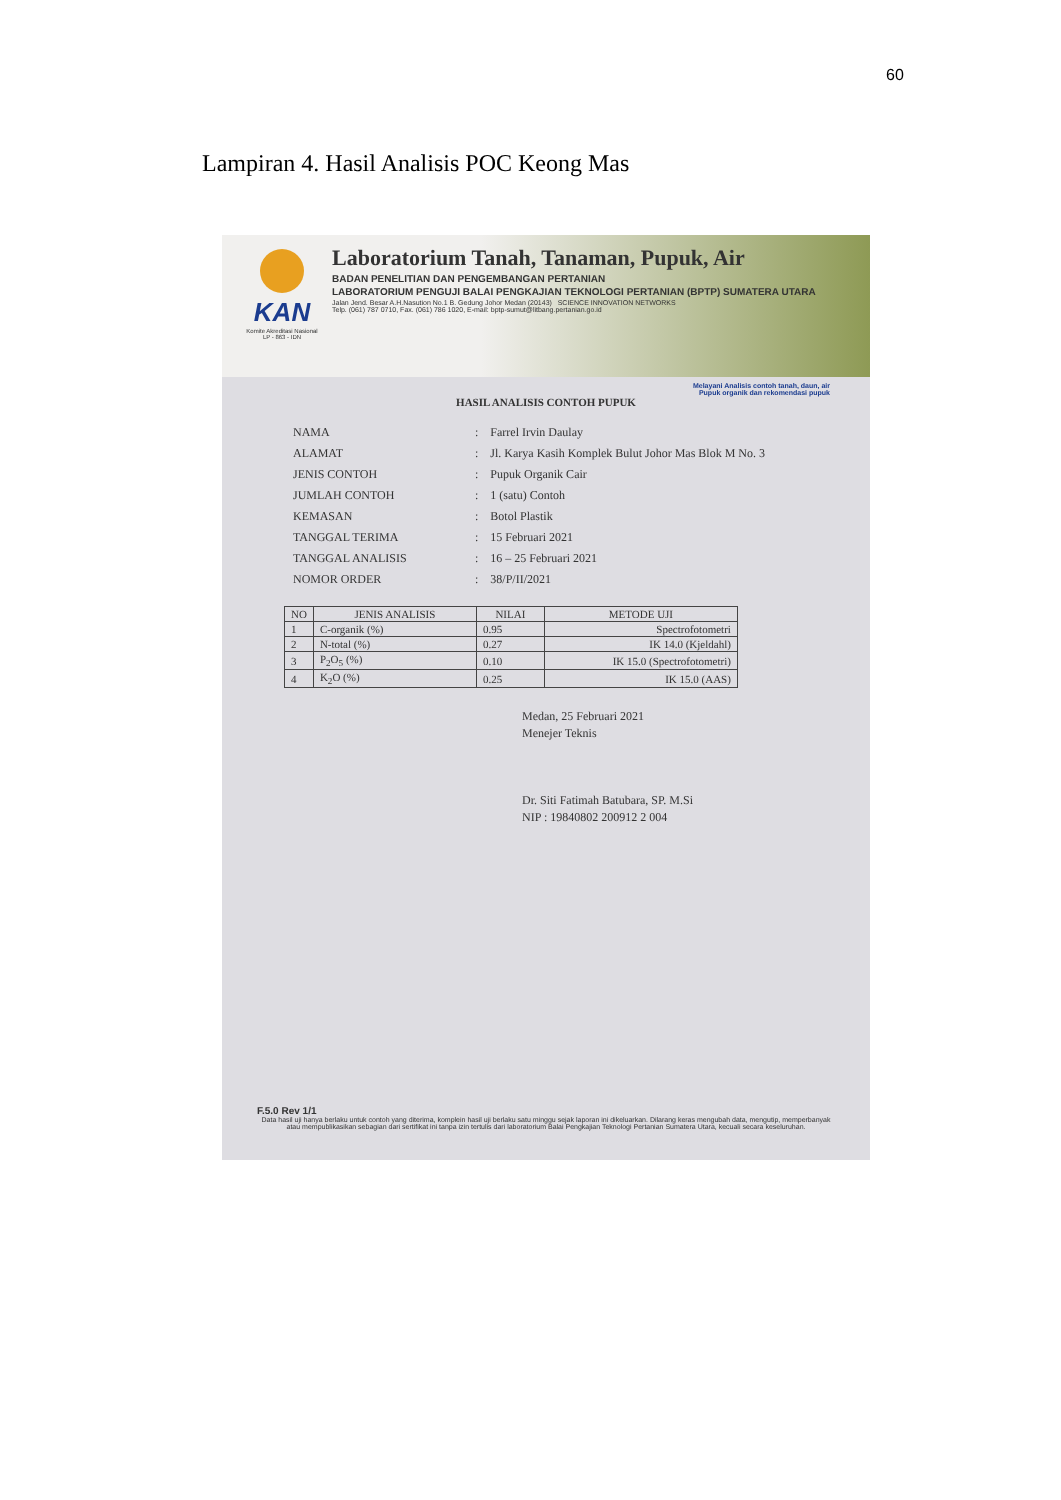60
Lampiran 4. Hasil Analisis POC Keong Mas
KAN
Komite Akreditasi Nasional
LP - 863 - IDN
Laboratorium Tanah, Tanaman, Pupuk, Air
BADAN PENELITIAN DAN PENGEMBANGAN PERTANIAN
LABORATORIUM PENGUJI BALAI PENGKAJIAN TEKNOLOGI PERTANIAN (BPTP) SUMATERA UTARA
Jalan Jend. Besar A.H.Nasution No.1 B. Gedung Johor Medan (20143) SCIENCE INNOVATION NETWORKS
Telp. (061) 787 0710, Fax. (061) 786 1020, E-mail: bptp-sumut@litbang.pertanian.go.id
Melayani Analisis contoh tanah, daun, air
Pupuk organik dan rekomendasi pupuk
HASIL ANALISIS CONTOH PUPUK
| NAMA | : | Farrel Irvin Daulay |
| ALAMAT | : | Jl. Karya Kasih Komplek Bulut Johor Mas Blok M No. 3 |
| JENIS CONTOH | : | Pupuk Organik Cair |
| JUMLAH CONTOH | : | 1 (satu) Contoh |
| KEMASAN | : | Botol Plastik |
| TANGGAL TERIMA | : | 15 Februari 2021 |
| TANGGAL ANALISIS | : | 16 – 25 Februari 2021 |
| NOMOR ORDER | : | 38/P/II/2021 |
| NO | JENIS ANALISIS | NILAI | METODE UJI |
| --- | --- | --- | --- |
| 1 | C-organik (%) | 0.95 | Spectrofotometri |
| 2 | N-total (%) | 0.27 | IK 14.0 (Kjeldahl) |
| 3 | P<sub>2</sub>O<sub>5</sub> (%) | 0.10 | IK 15.0 (Spectrofotometri) |
| 4 | K<sub>2</sub>O (%) | 0.25 | IK 15.0 (AAS) |
Medan, 25 Februari 2021
Menejer Teknis
Dr. Siti Fatimah Batubara, SP. M.Si
NIP : 19840802 200912 2 004
F.5.0 Rev 1/1
Data hasil uji hanya berlaku untuk contoh yang diterima, komplein hasil uji berlaku satu minggu sejak laporan ini dikeluarkan. Dilarang keras mengubah data, mengutip, memperbanyak atau mempublikasikan sebagian dari sertifikat ini tanpa izin tertulis dari laboratorium Balai Pengkajian Teknologi Pertanian Sumatera Utara, kecuali secara keseluruhan.